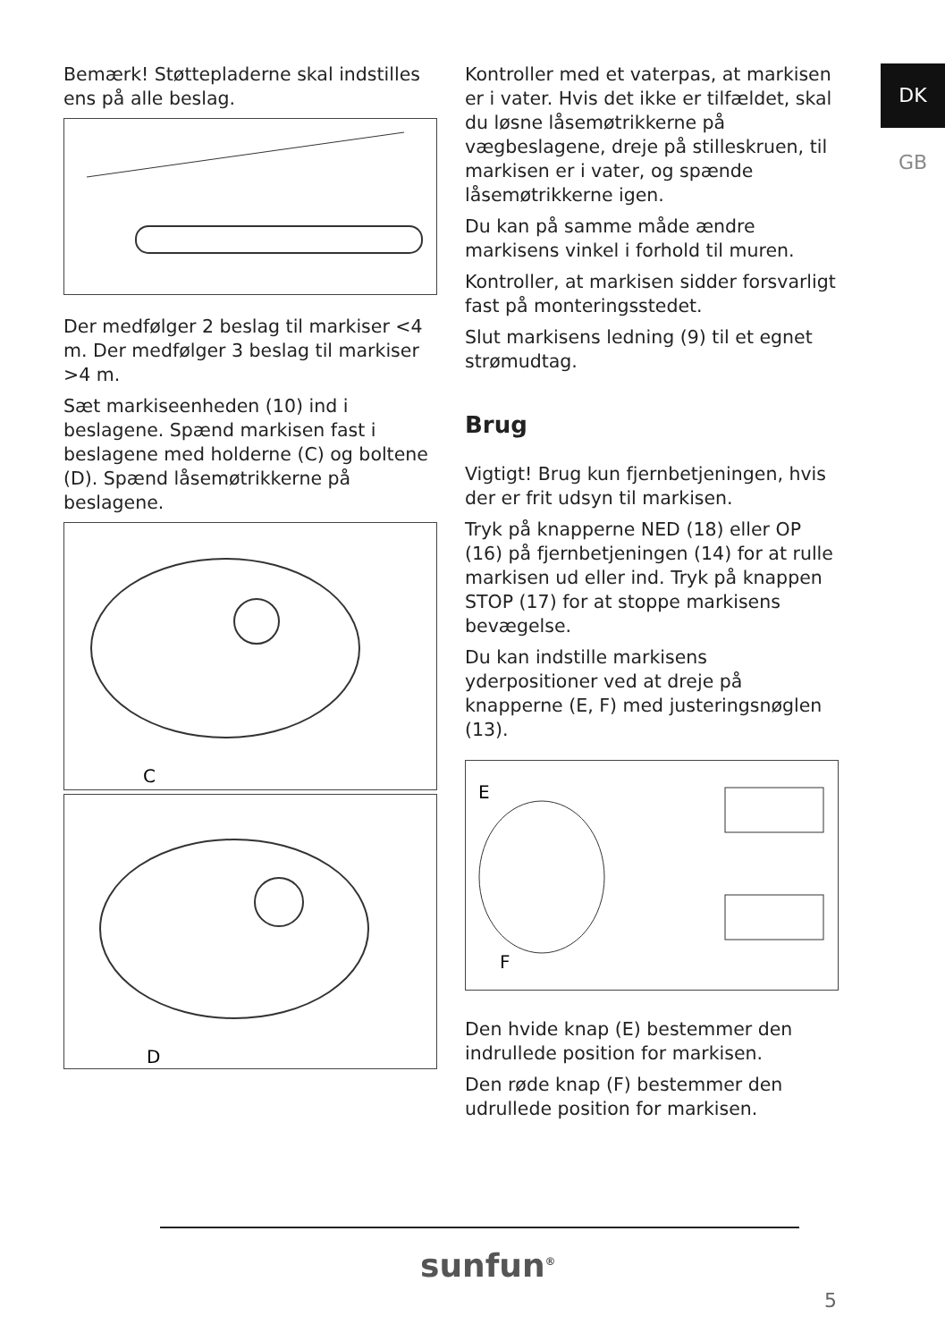DK
GB
Bemærk! Støttepladerne skal indstilles ens på alle beslag.
Der medfølger 2 beslag til markiser <4 m. Der medfølger 3 beslag til markiser >4 m.
Sæt markiseenheden (10) ind i beslagene. Spænd markisen fast i beslagene med holderne (C) og boltene (D). Spænd låsemøtrikkerne på beslagene.
C
D
Kontroller med et vaterpas, at markisen er i vater. Hvis det ikke er tilfældet, skal du løsne låsemøtrikkerne på vægbeslagene, dreje på stilleskruen, til markisen er i vater, og spænde låsemøtrikkerne igen.
Du kan på samme måde ændre markisens vinkel i forhold til muren.
Kontroller, at markisen sidder forsvarligt fast på monteringsstedet.
Slut markisens ledning (9) til et egnet strømudtag.
Brug
Vigtigt! Brug kun fjernbetjeningen, hvis der er frit udsyn til markisen.
Tryk på knapperne NED (18) eller OP (16) på fjernbetjeningen (14) for at rulle markisen ud eller ind. Tryk på knappen STOP (17) for at stoppe markisens bevægelse.
Du kan indstille markisens yderpositioner ved at dreje på knapperne (E, F) med justeringsnøglen (13).
E
F
Den hvide knap (E) bestemmer den indrullede position for markisen.
Den røde knap (F) bestemmer den udrullede position for markisen.
sunfun<sup>®</sup>
5